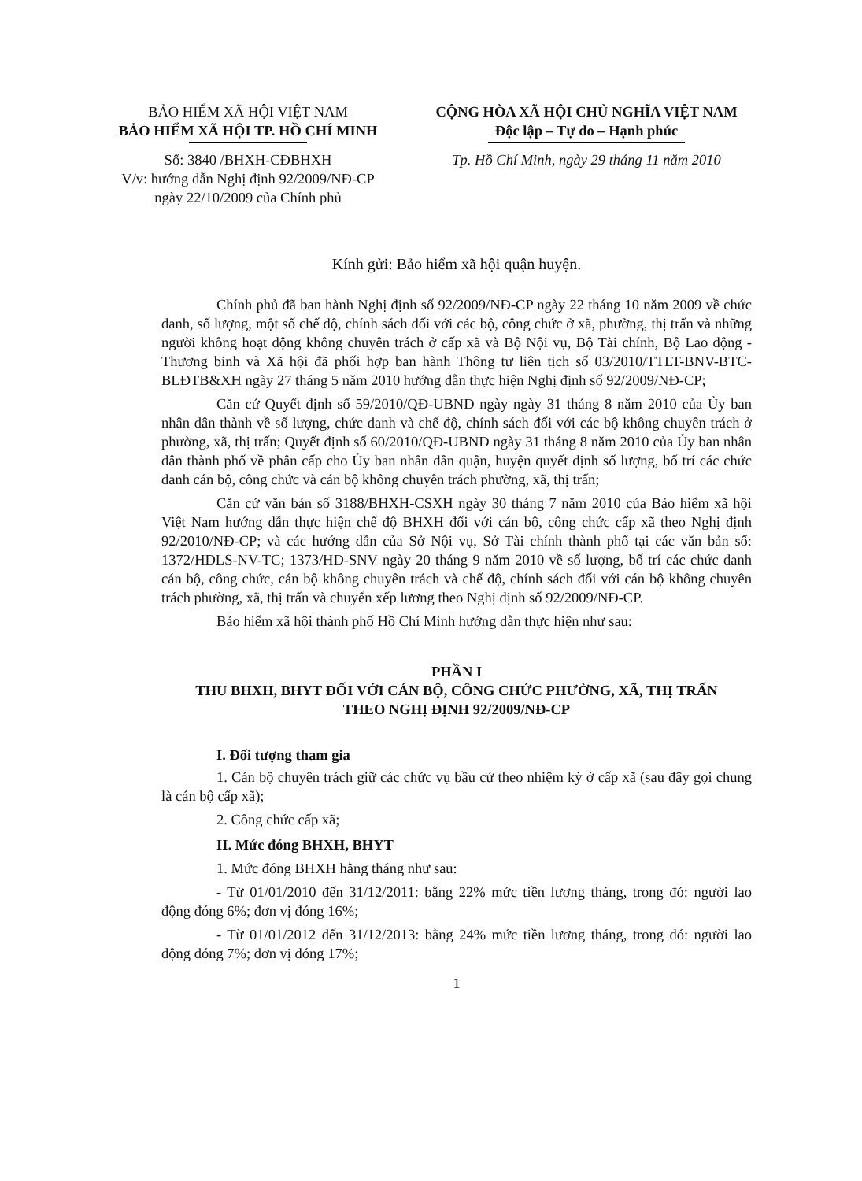BẢO HIỂM XÃ HỘI VIỆT NAM
BẢO HIỂM XÃ HỘI TP. HỒ CHÍ MINH
Số: 3840 /BHXH-CĐBHXH
V/v: hướng dẫn Nghị định 92/2009/NĐ-CP
ngày 22/10/2009 của Chính phủ
CỘNG HÒA XÃ HỘI CHỦ NGHĨA VIỆT NAM
Độc lập – Tự do – Hạnh phúc
Tp. Hồ Chí Minh, ngày 29 tháng 11 năm 2010
Kính gửi: Bảo hiểm xã hội quận huyện.
Chính phủ đã ban hành Nghị định số 92/2009/NĐ-CP ngày 22 tháng 10 năm 2009 về chức danh, số lượng, một số chế độ, chính sách đối với các bộ, công chức ở xã, phường, thị trấn và những người không hoạt động không chuyên trách ở cấp xã và Bộ Nội vụ, Bộ Tài chính, Bộ Lao động - Thương binh và Xã hội đã phối hợp ban hành Thông tư liên tịch số 03/2010/TTLT-BNV-BTC-BLĐTB&XH ngày 27 tháng 5 năm 2010 hướng dẫn thực hiện Nghị định số 92/2009/NĐ-CP;
Căn cứ Quyết định số 59/2010/QĐ-UBND ngày ngày 31 tháng 8 năm 2010 của Ủy ban nhân dân thành về số lượng, chức danh và chế độ, chính sách đối với các bộ không chuyên trách ở phường, xã, thị trấn; Quyết định số 60/2010/QĐ-UBND ngày 31 tháng 8 năm 2010 của Ủy ban nhân dân thành phố về phân cấp cho Ủy ban nhân dân quận, huyện quyết định số lượng, bố trí các chức danh cán bộ, công chức và cán bộ không chuyên trách phường, xã, thị trấn;
Căn cứ văn bản số 3188/BHXH-CSXH ngày 30 tháng 7 năm 2010 của Bảo hiểm xã hội Việt Nam hướng dẫn thực hiện chế độ BHXH đối với cán bộ, công chức cấp xã theo Nghị định 92/2010/NĐ-CP; và các hướng dẫn của Sở Nội vụ, Sở Tài chính thành phố tại các văn bản số: 1372/HDLS-NV-TC; 1373/HD-SNV ngày 20 tháng 9 năm 2010 về số lượng, bố trí các chức danh cán bộ, công chức, cán bộ không chuyên trách và chế độ, chính sách đối với cán bộ không chuyên trách phường, xã, thị trấn và chuyển xếp lương theo Nghị định số 92/2009/NĐ-CP.
Bảo hiểm xã hội thành phố Hồ Chí Minh hướng dẫn thực hiện như sau:
PHẦN I
THU BHXH, BHYT ĐỐI VỚI CÁN BỘ, CÔNG CHỨC PHƯỜNG, XÃ, THỊ TRẤN
THEO NGHỊ ĐỊNH 92/2009/NĐ-CP
I. Đối tượng tham gia
1. Cán bộ chuyên trách giữ các chức vụ bầu cử theo nhiệm kỳ ở cấp xã (sau đây gọi chung là cán bộ cấp xã);
2. Công chức cấp xã;
II. Mức đóng BHXH, BHYT
1. Mức đóng BHXH hằng tháng như sau:
- Từ 01/01/2010 đến 31/12/2011: bằng 22% mức tiền lương tháng, trong đó: người lao động đóng 6%; đơn vị đóng 16%;
- Từ 01/01/2012 đến 31/12/2013: bằng 24% mức tiền lương tháng, trong đó: người lao động đóng 7%; đơn vị đóng 17%;
1